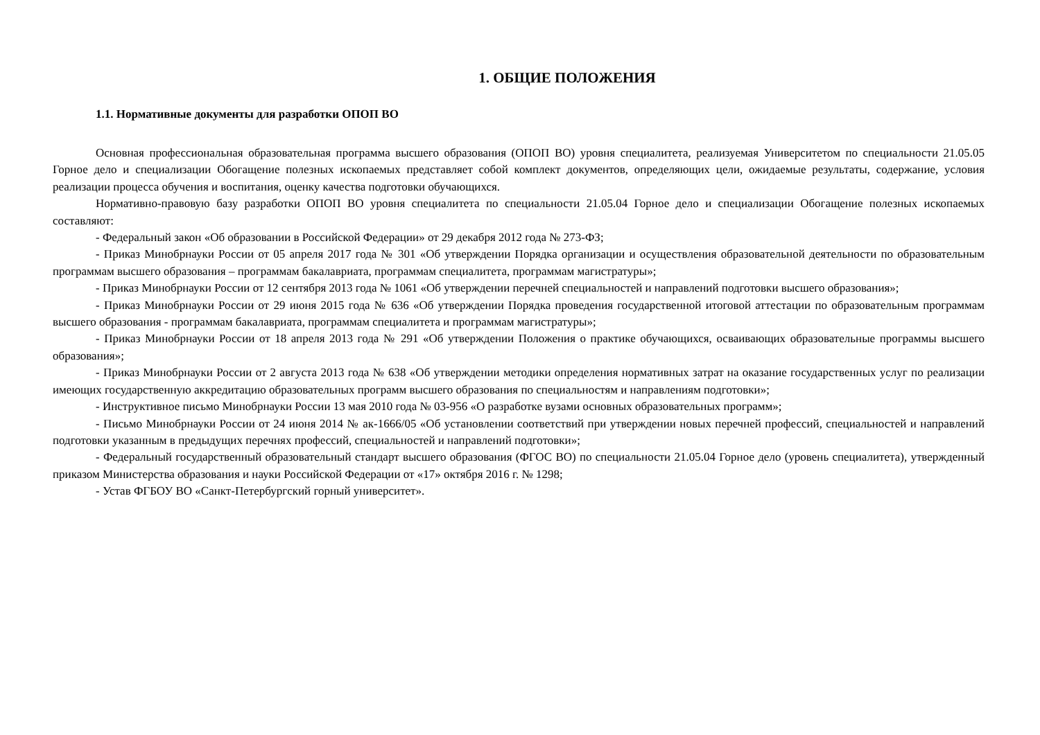1. ОБЩИЕ ПОЛОЖЕНИЯ
1.1. Нормативные документы для разработки ОПОП ВО
Основная профессиональная образовательная программа высшего образования (ОПОП ВО) уровня специалитета, реализуемая Университетом по специальности 21.05.05 Горное дело и специализации Обогащение полезных ископаемых представляет собой комплект документов, определяющих цели, ожидаемые результаты, содержание, условия реализации процесса обучения и воспитания, оценку качества подготовки обучающихся.
Нормативно-правовую базу разработки ОПОП ВО уровня специалитета по специальности 21.05.04 Горное дело и специализации Обогащение полезных ископаемых составляют:
- Федеральный закон «Об образовании в Российской Федерации» от 29 декабря 2012 года № 273-ФЗ;
- Приказ Минобрнауки России от 05 апреля 2017 года № 301 «Об утверждении Порядка организации и осуществления образовательной деятельности по образовательным программам высшего образования – программам бакалавриата, программам специалитета, программам магистратуры»;
- Приказ Минобрнауки России от 12 сентября 2013 года № 1061 «Об утверждении перечней специальностей и направлений подготовки высшего образования»;
- Приказ Минобрнауки России от 29 июня 2015 года № 636 «Об утверждении Порядка проведения государственной итоговой аттестации по образовательным программам высшего образования - программам бакалавриата, программам специалитета и программам магистратуры»;
- Приказ Минобрнауки России от 18 апреля 2013 года № 291 «Об утверждении Положения о практике обучающихся, осваивающих образовательные программы высшего образования»;
- Приказ Минобрнауки России от 2 августа 2013 года № 638 «Об утверждении методики определения нормативных затрат на оказание государственных услуг по реализации имеющих государственную аккредитацию образовательных программ высшего образования по специальностям и направлениям подготовки»;
- Инструктивное письмо Минобрнауки России 13 мая 2010 года № 03-956 «О разработке вузами основных образовательных программ»;
- Письмо Минобрнауки России от 24 июня 2014 № ак-1666/05 «Об установлении соответствий при утверждении новых перечней профессий, специальностей и направлений подготовки указанным в предыдущих перечнях профессий, специальностей и направлений подготовки»;
- Федеральный государственный образовательный стандарт высшего образования (ФГОС ВО) по специальности 21.05.04 Горное дело (уровень специалитета), утвержденный приказом Министерства образования и науки Российской Федерации от «17» октября 2016 г. № 1298;
- Устав ФГБОУ ВО «Санкт-Петербургский горный университет».